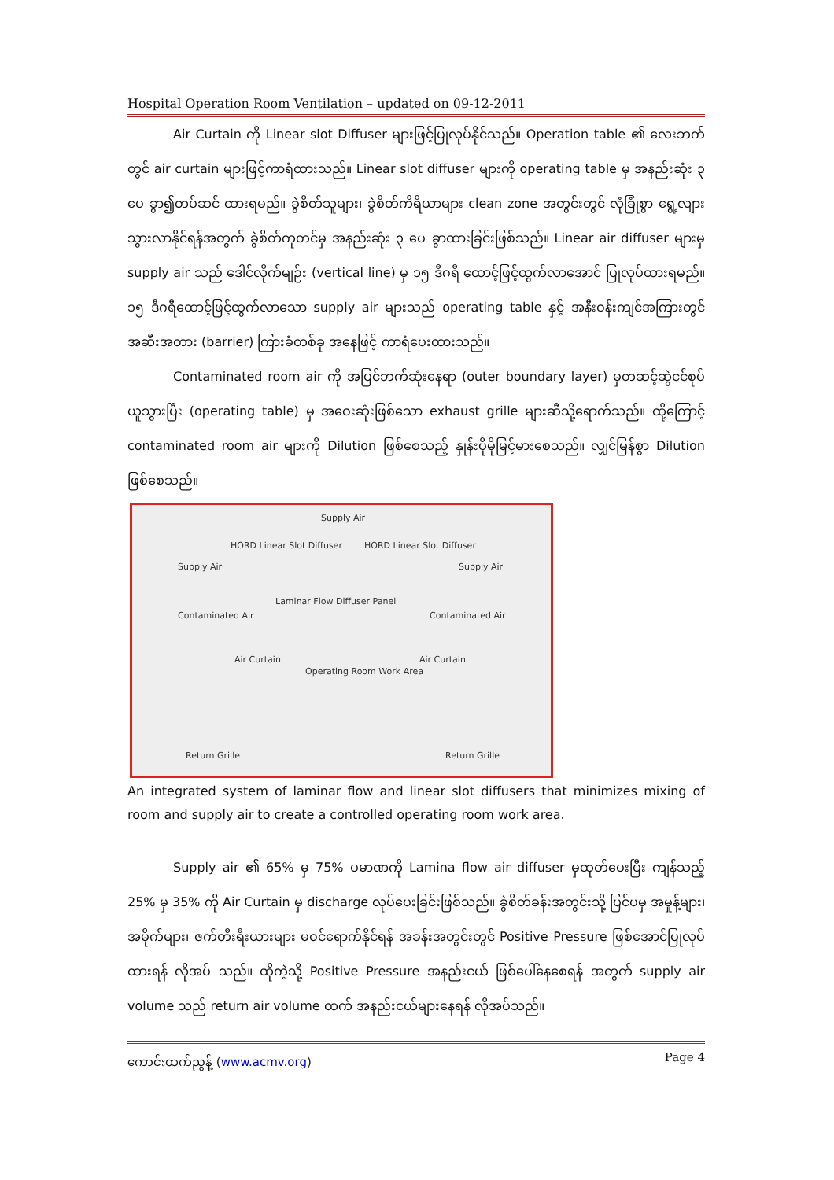Hospital Operation Room Ventilation – updated on 09-12-2011
Air Curtain ကို Linear slot Diffuser များဖြင့်ပြုလုပ်နိုင်သည်။ Operation table ၏ လေးဘက်တွင် air curtain များဖြင့်ကာရံထားသည်။ Linear slot diffuser များကို operating table မှ အနည်းဆုံး ၃ ပေ ခွာ၍တပ်ဆင် ထားရမည်။ ခွဲစိတ်သူများ၊ ခွဲစိတ်ကိရိယာများ clean zone အတွင်းတွင် လုံခြုံစွာ ရွေ့လျားသွားလာနိုင်ရန်အတွက် ခွဲစိတ်ကုတင်မှ အနည်းဆုံး ၃ ပေ ခွာထားခြင်းဖြစ်သည်။ Linear air diffuser များမှ supply air သည် ဒေါင်လိုက်မျဉ်း (vertical line) မှ ၁၅ ဒီဂရီ ထောင့်ဖြင့်ထွက်လာအောင် ပြုလုပ်ထားရမည်။ ၁၅ ဒီဂရီထောင့်ဖြင့်ထွက်လာသော supply air များသည် operating table နှင့် အနီးဝန်းကျင်အကြားတွင် အဆီးအတား (barrier) ကြားခံတစ်ခု အနေဖြင့် ကာရံပေးထားသည်။
Contaminated room air ကို အပြင်ဘက်ဆုံးနေရာ (outer boundary layer) မှတဆင့်ဆွဲငင်စုပ်ယူသွားပြီး (operating table) မှ အဝေးဆုံးဖြစ်သော exhaust grille များဆီသို့ရောက်သည်။ ထို့ကြောင့် contaminated room air များကို Dilution ဖြစ်စေသည့် နှုန်းပိုမိုမြင့်မားစေသည်။ လျှင်မြန်စွာ Dilution ဖြစ်စေသည်။
Supply Air
HORD Linear Slot Diffuser HORD Linear Slot Diffuser
Supply Air Supply Air
Laminar Flow Diffuser Panel
Contaminated Air Contaminated Air
Air Curtain Air Curtain
Operating Room Work Area
Return Grille Return Grille
An integrated system of laminar flow and linear slot diffusers that minimizes mixing of room and supply air to create a controlled operating room work area.
Supply air ၏ 65% မှ 75% ပမာဏကို Lamina flow air diffuser မှထုတ်ပေးပြီး ကျန်သည့် 25% မှ 35% ကို Air Curtain မှ discharge လုပ်ပေးခြင်းဖြစ်သည်။ ခွဲစိတ်ခန်းအတွင်းသို့ ပြင်ပမှ အမှုန့်များ၊ အမိုက်များ၊ ဇက်တီးရီးယားများ မဝင်ရောက်နိုင်ရန် အခန်းအတွင်းတွင် Positive Pressure ဖြစ်အောင်ပြုလုပ်ထားရန် လိုအပ် သည်။ ထိုကဲ့သို့ Positive Pressure အနည်းငယ် ဖြစ်ပေါ်နေစေရန် အတွက် supply air volume သည် return air volume ထက် အနည်းငယ်များနေရန် လိုအပ်သည်။
ကောင်းထက်ညွန့် (www.acmv.org) Page 4